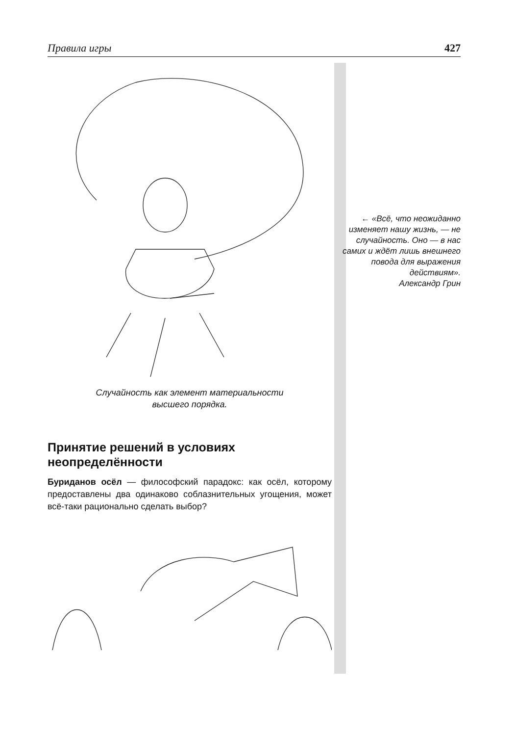Правила игры 427
Случайность как элемент материальности
высшего порядка.
Принятие решений в условиях неопределённости
Буриданов осёл — философский парадокс: как осёл, которому предоставлены два одинаково соблазнительных угощения, может всё-таки рационально сделать выбор?
← «Всё, что неожиданно изменяет нашу жизнь, — не случайность. Оно — в нас самих и ждёт лишь внешнего повода для выражения действиям».
Александр Грин